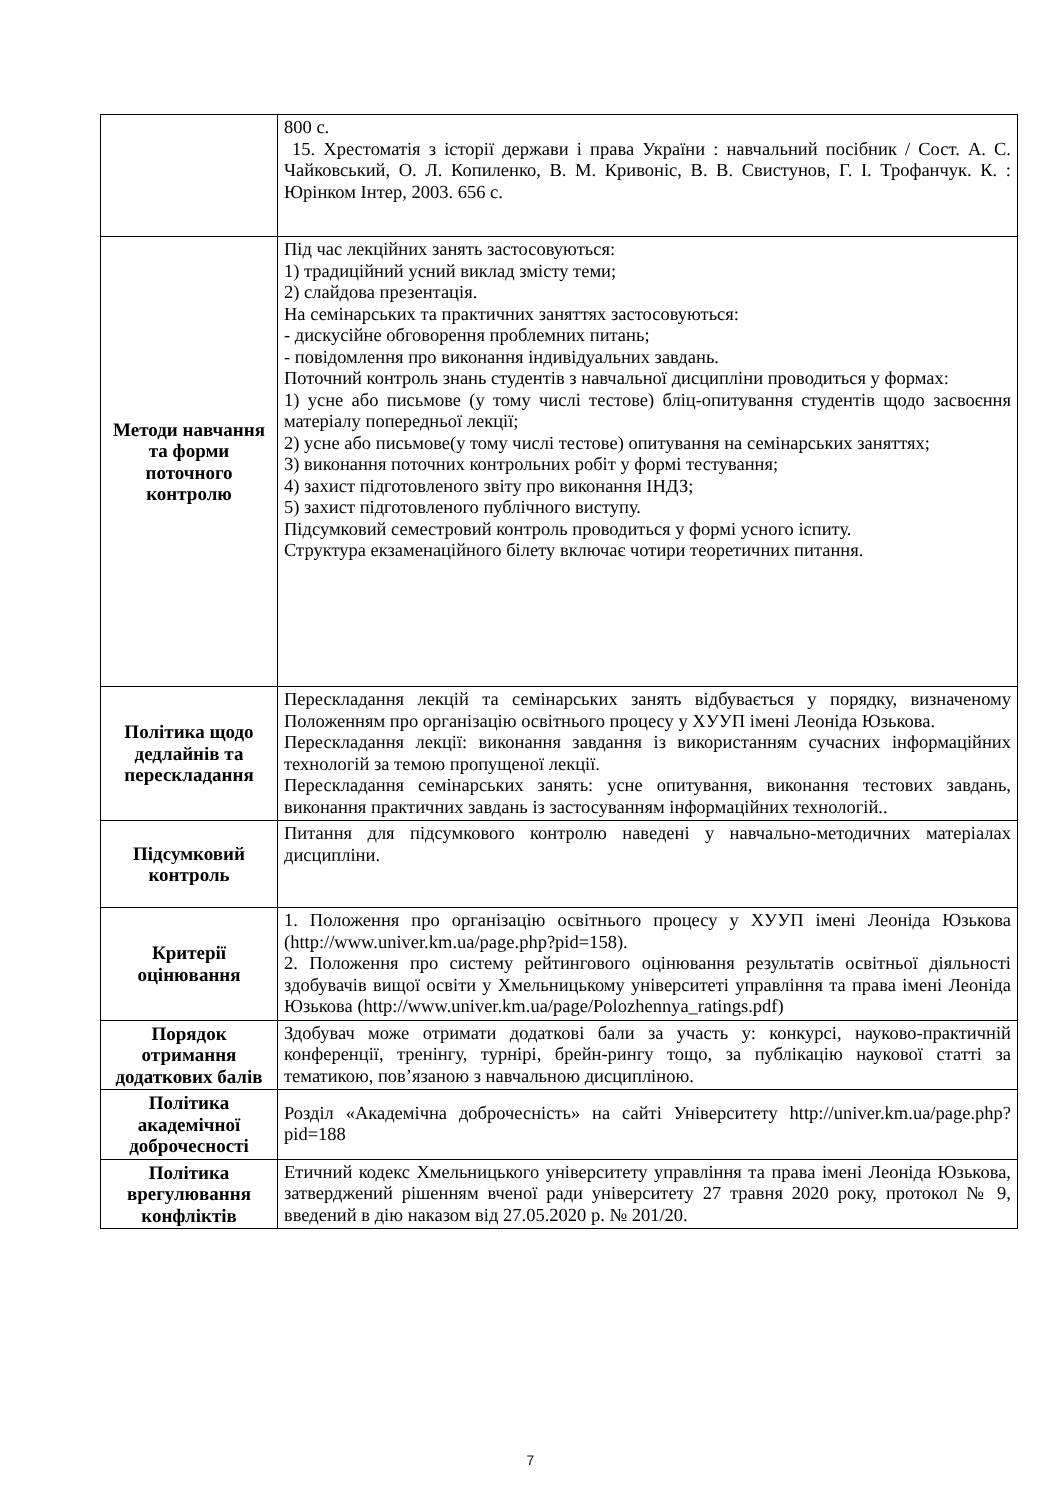| | 800 с. 15. Хрестоматія з історії держави і права України : навчальний посібник / Сост. А. С. Чайковський, О. Л. Копиленко, В. М. Кривоніс, В. В. Свистунов, Г. І. Трофанчук. К. : Юрінком Інтер, 2003. 656 с. |
| Методи навчання та форми поточного контролю | Під час лекційних занять застосовуються: 1) традиційний усний виклад змісту теми; 2) слайдова презентація. На семінарських та практичних заняттях застосовуються: - дискусійне обговорення проблемних питань; - повідомлення про виконання індивідуальних завдань. Поточний контроль знань студентів з навчальної дисципліни проводиться у формах: 1) усне або письмове (у тому числі тестове) бліц-опитування студентів щодо засвоєння матеріалу попередньої лекції; 2) усне або письмове(у тому числі тестове) опитування на семінарських заняттях; 3) виконання поточних контрольних робіт у формі тестування; 4) захист підготовленого звіту про виконання ІНДЗ; 5) захист підготовленого публічного виступу. Підсумковий семестровий контроль проводиться у формі усного іспиту. Структура екзаменаційного білету включає чотири теоретичних питання. |
| Політика щодо дедлайнів та перескладання | Перескладання лекцій та семінарських занять відбувається у порядку, визначеному Положенням про організацію освітнього процесу у ХУУП імені Леоніда Юзькова. Перескладання лекції: виконання завдання із використанням сучасних інформаційних технологій за темою пропущеної лекції. Перескладання семінарських занять: усне опитування, виконання тестових завдань, виконання практичних завдань із застосуванням інформаційних технологій.. |
| Підсумковий контроль | Питання для підсумкового контролю наведені у навчально-методичних матеріалах дисципліни. |
| Критерії оцінювання | 1. Положення про організацію освітнього процесу у ХУУП імені Леоніда Юзькова ( http://www.univer.km.ua/page.php?pid=158 ). 2. Положення про систему рейтингового оцінювання результатів освітньої діяльності здобувачів вищої освіти у Хмельницькому університеті управління та права імені Леоніда Юзькова ( http://www.univer.km.ua/page/Polozhennya_ratings.pdf ) |
| Порядок отримання додаткових балів | Здобувач може отримати додаткові бали за участь у: конкурсі, науково-практичній конференції, тренінгу, турнірі, брейн-рингу тощо, за публікацію наукової статті за тематикою, пов’язаною з навчальною дисципліною. |
| Політика академічної доброчесності | Розділ «Академічна доброчесність» на сайті Університету http://univer.km.ua/page.php?pid=188 |
| Політика врегулювання конфліктів | Етичний кодекс Хмельницького університету управління та права імені Леоніда Юзькова, затверджений рішенням вченої ради університету 27 травня 2020 року, протокол № 9, введений в дію наказом від 27.05.2020 р. № 201/20. |
7